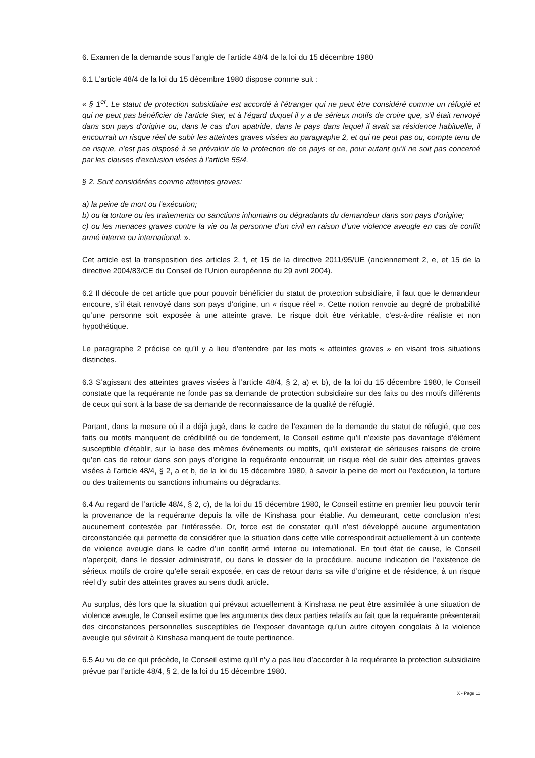6. Examen de la demande sous l’angle de l’article 48/4 de la loi du 15 décembre 1980
6.1 L’article 48/4 de la loi du 15 décembre 1980 dispose comme suit :
« § 1<sup>er</sup>. Le statut de protection subsidiaire est accordé à l'étranger qui ne peut être considéré comme un réfugié et qui ne peut pas bénéficier de l'article 9ter, et à l'égard duquel il y a de sérieux motifs de croire que, s'il était renvoyé dans son pays d'origine ou, dans le cas d'un apatride, dans le pays dans lequel il avait sa résidence habituelle, il encourrait un risque réel de subir les atteintes graves visées au paragraphe 2, et qui ne peut pas ou, compte tenu de ce risque, n'est pas disposé à se prévaloir de la protection de ce pays et ce, pour autant qu'il ne soit pas concerné par les clauses d'exclusion visées à l'article 55/4.
§ 2. Sont considérées comme atteintes graves:
a) la peine de mort ou l'exécution;
b) ou la torture ou les traitements ou sanctions inhumains ou dégradants du demandeur dans son pays d'origine;
c) ou les menaces graves contre la vie ou la personne d'un civil en raison d'une violence aveugle en cas de conflit armé interne ou international. ».
Cet article est la transposition des articles 2, f, et 15 de la directive 2011/95/UE (anciennement 2, e, et 15 de la directive 2004/83/CE du Conseil de l’Union européenne du 29 avril 2004).
6.2 Il découle de cet article que pour pouvoir bénéficier du statut de protection subsidiaire, il faut que le demandeur encoure, s’il était renvoyé dans son pays d’origine, un « risque réel ». Cette notion renvoie au degré de probabilité qu’une personne soit exposée à une atteinte grave. Le risque doit être véritable, c’est-à-dire réaliste et non hypothétique.
Le paragraphe 2 précise ce qu’il y a lieu d’entendre par les mots « atteintes graves » en visant trois situations distinctes.
6.3 S’agissant des atteintes graves visées à l’article 48/4, § 2, a) et b), de la loi du 15 décembre 1980, le Conseil constate que la requérante ne fonde pas sa demande de protection subsidiaire sur des faits ou des motifs différents de ceux qui sont à la base de sa demande de reconnaissance de la qualité de réfugié.
Partant, dans la mesure où il a déjà jugé, dans le cadre de l’examen de la demande du statut de réfugié, que ces faits ou motifs manquent de crédibilité ou de fondement, le Conseil estime qu’il n’existe pas davantage d’élément susceptible d’établir, sur la base des mêmes événements ou motifs, qu’il existerait de sérieuses raisons de croire qu’en cas de retour dans son pays d’origine la requérante encourrait un risque réel de subir des atteintes graves visées à l’article 48/4, § 2, a et b, de la loi du 15 décembre 1980, à savoir la peine de mort ou l’exécution, la torture ou des traitements ou sanctions inhumains ou dégradants.
6.4 Au regard de l’article 48/4, § 2, c), de la loi du 15 décembre 1980, le Conseil estime en premier lieu pouvoir tenir la provenance de la requérante depuis la ville de Kinshasa pour établie. Au demeurant, cette conclusion n’est aucunement contestée par l’intéressée. Or, force est de constater qu’il n’est développé aucune argumentation circonstanciée qui permette de considérer que la situation dans cette ville correspondrait actuellement à un contexte de violence aveugle dans le cadre d’un conflit armé interne ou international. En tout état de cause, le Conseil n’aperçoit, dans le dossier administratif, ou dans le dossier de la procédure, aucune indication de l’existence de sérieux motifs de croire qu’elle serait exposée, en cas de retour dans sa ville d’origine et de résidence, à un risque réel d’y subir des atteintes graves au sens dudit article.
Au surplus, dès lors que la situation qui prévaut actuellement à Kinshasa ne peut être assimilée à une situation de violence aveugle, le Conseil estime que les arguments des deux parties relatifs au fait que la requérante présenterait des circonstances personnelles susceptibles de l’exposer davantage qu’un autre citoyen congolais à la violence aveugle qui sévirait à Kinshasa manquent de toute pertinence.
6.5 Au vu de ce qui précède, le Conseil estime qu’il n’y a pas lieu d’accorder à la requérante la protection subsidiaire prévue par l’article 48/4, § 2, de la loi du 15 décembre 1980.
X - Page 11